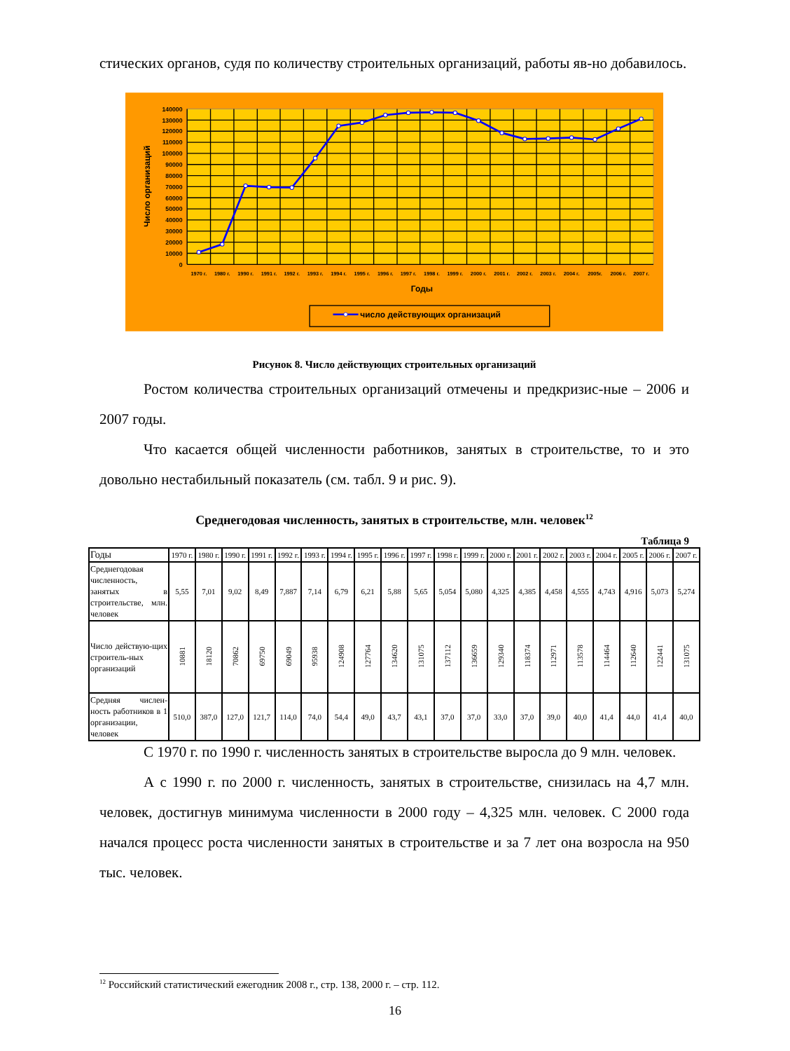стических органов, судя по количеству строительных организаций, работы яв-но добавилось.
140000
130000
120000
110000
100000
90000
80000
70000
60000
50000
40000
30000
20000
10000
0
1970 г.
1980 г.
1990 г.
1991 г.
1992 г.
1993 г.
1994 г.
1995 г.
1996 г.
1997 г.
1998 г.
1999 г.
2000 г.
2001 г.
2002 г.
2003 г.
2004 г.
2005г.
2006 г.
2007 г.
Годы
Число организаций
число действующих организаций
Рисунок 8. Число действующих строительных организаций
Ростом количества строительных организаций отмечены и предкризис-ные – 2006 и 2007 годы.
Что касается общей численности работников, занятых в строительстве, то и это довольно нестабильный показатель (см. табл. 9 и рис. 9).
Среднегодовая численность, занятых в строительстве, млн. человек<sup>12</sup>
Таблица 9
| Годы | 1970 г. | 1980 г. | 1990 г. | 1991 г. | 1992 г. | 1993 г. | 1994 г. | 1995 г. | 1996 г. | 1997 г. | 1998 г. | 1999 г. | 2000 г. | 2001 г. | 2002 г. | 2003 г. | 2004 г. | 2005 г. | 2006 г. | 2007 г. |
| --- | --- | --- | --- | --- | --- | --- | --- | --- | --- | --- | --- | --- | --- | --- | --- | --- | --- | --- | --- | --- |
| Среднегодовая численность, занятых в строительстве, млн. человек | 5,55 | 7,01 | 9,02 | 8,49 | 7,887 | 7,14 | 6,79 | 6,21 | 5,88 | 5,65 | 5,054 | 5,080 | 4,325 | 4,385 | 4,458 | 4,555 | 4,743 | 4,916 | 5,073 | 5,274 |
| Число действую-щих строитель-ных организаций | 10881 | 18120 | 70862 | 69750 | 69049 | 95938 | 124908 | 127764 | 134620 | 131075 | 137112 | 136659 | 129340 | 118374 | 112971 | 113578 | 114464 | 112640 | 122441 | 131075 |
| Средняя числен-ность работников в 1 организации, человек | 510,0 | 387,0 | 127,0 | 121,7 | 114,0 | 74,0 | 54,4 | 49,0 | 43,7 | 43,1 | 37,0 | 37,0 | 33,0 | 37,0 | 39,0 | 40,0 | 41,4 | 44,0 | 41,4 | 40,0 |
С 1970 г. по 1990 г. численность занятых в строительстве выросла до 9 млн. человек.
А с 1990 г. по 2000 г. численность, занятых в строительстве, снизилась на 4,7 млн. человек, достигнув минимума численности в 2000 году – 4,325 млн. человек. С 2000 года начался процесс роста численности занятых в строительстве и за 7 лет она возросла на 950 тыс. человек.
<sup>12</sup> Российский статистический ежегодник 2008 г., стр. 138, 2000 г. – стр. 112.
16